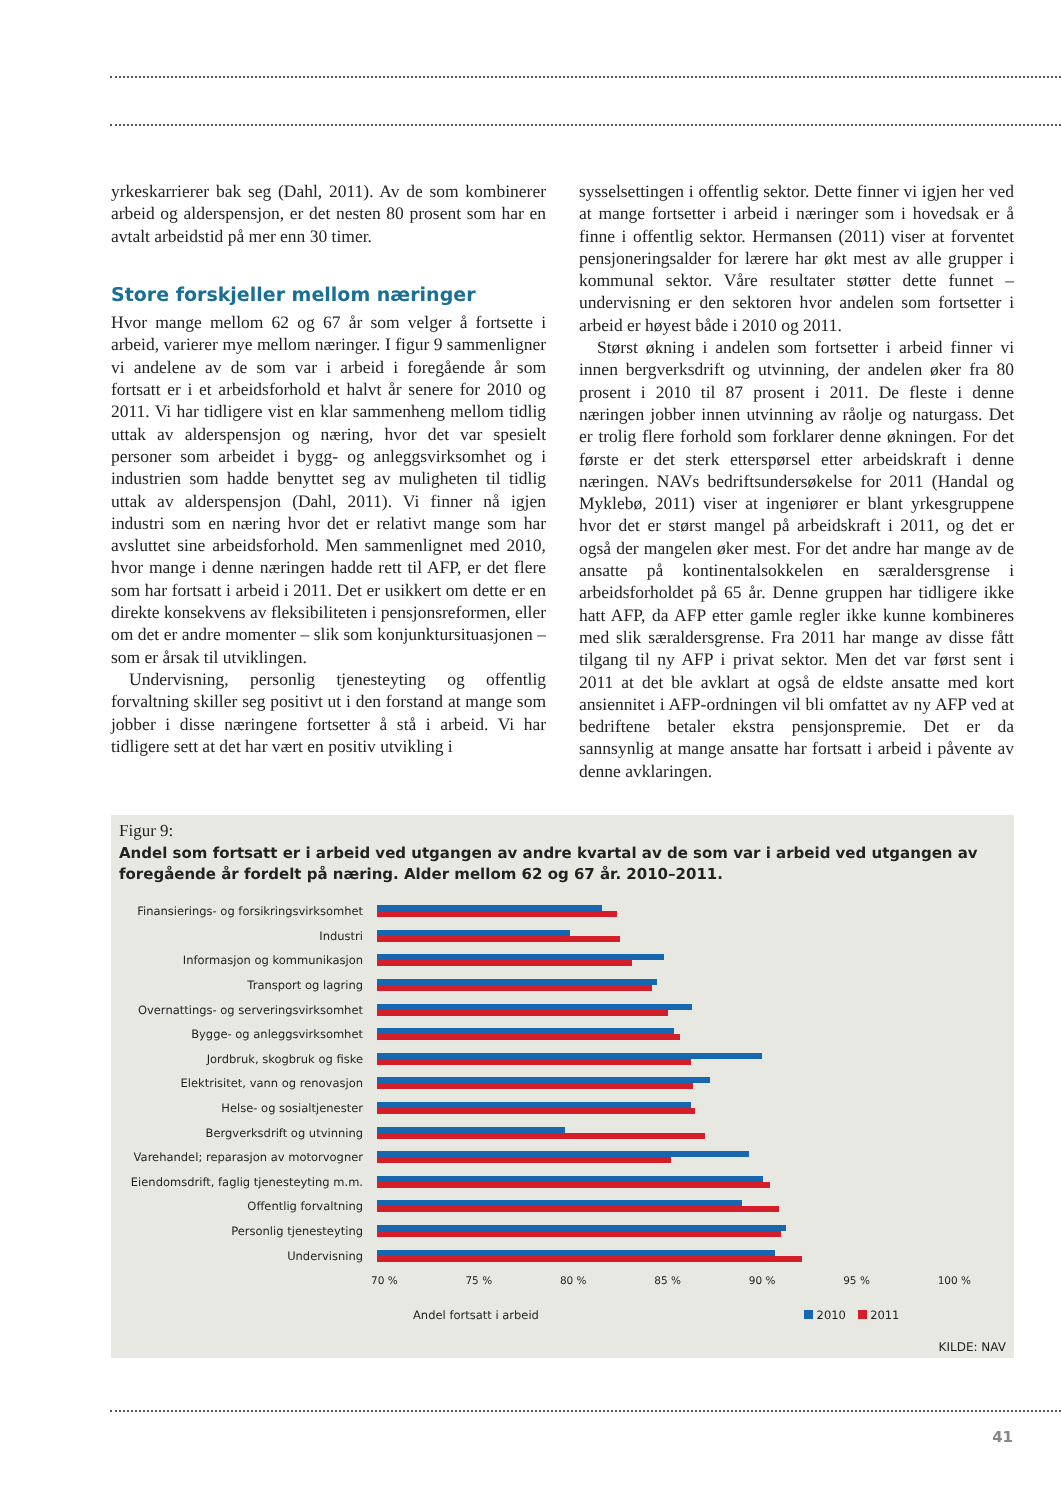yrkeskarrierer bak seg (Dahl, 2011). Av de som kombinerer arbeid og alderspensjon, er det nesten 80 prosent som har en avtalt arbeidstid på mer enn 30 timer.
Store forskjeller mellom næringer
Hvor mange mellom 62 og 67 år som velger å fortsette i arbeid, varierer mye mellom næringer. I figur 9 sammenligner vi andelene av de som var i arbeid i foregående år som fortsatt er i et arbeidsforhold et halvt år senere for 2010 og 2011. Vi har tidligere vist en klar sammenheng mellom tidlig uttak av alderspensjon og næring, hvor det var spesielt personer som arbeidet i bygg- og anleggsvirksomhet og i industrien som hadde benyttet seg av muligheten til tidlig uttak av alderspensjon (Dahl, 2011). Vi finner nå igjen industri som en næring hvor det er relativt mange som har avsluttet sine arbeidsforhold. Men sammenlignet med 2010, hvor mange i denne næringen hadde rett til AFP, er det flere som har fortsatt i arbeid i 2011. Det er usikkert om dette er en direkte konsekvens av fleksibiliteten i pensjonsreformen, eller om det er andre momenter – slik som konjunktursituasjonen – som er årsak til utviklingen.
Undervisning, personlig tjenesteyting og offentlig forvaltning skiller seg positivt ut i den forstand at mange som jobber i disse næringene fortsetter å stå i arbeid. Vi har tidligere sett at det har vært en positiv utvikling i
sysselsettingen i offentlig sektor. Dette finner vi igjen her ved at mange fortsetter i arbeid i næringer som i hovedsak er å finne i offentlig sektor. Hermansen (2011) viser at forventet pensjoneringsalder for lærere har økt mest av alle grupper i kommunal sektor. Våre resultater støtter dette funnet – undervisning er den sektoren hvor andelen som fortsetter i arbeid er høyest både i 2010 og 2011.
Størst økning i andelen som fortsetter i arbeid finner vi innen bergverksdrift og utvinning, der andelen øker fra 80 prosent i 2010 til 87 prosent i 2011. De fleste i denne næringen jobber innen utvinning av råolje og naturgass. Det er trolig flere forhold som forklarer denne økningen. For det første er det sterk etterspørsel etter arbeidskraft i denne næringen. NAVs bedriftsundersøkelse for 2011 (Handal og Myklebø, 2011) viser at ingeniører er blant yrkesgruppene hvor det er størst mangel på arbeidskraft i 2011, og det er også der mangelen øker mest. For det andre har mange av de ansatte på kontinentalsokkelen en særaldersgrense i arbeidsforholdet på 65 år. Denne gruppen har tidligere ikke hatt AFP, da AFP etter gamle regler ikke kunne kombineres med slik særaldersgrense. Fra 2011 har mange av disse fått tilgang til ny AFP i privat sektor. Men det var først sent i 2011 at det ble avklart at også de eldste ansatte med kort ansiennitet i AFP-ordningen vil bli omfattet av ny AFP ved at bedriftene betaler ekstra pensjonspremie. Det er da sannsynlig at mange ansatte har fortsatt i arbeid i påvente av denne avklaringen.
Figur 9:
Andel som fortsatt er i arbeid ved utgangen av andre kvartal av de som var i arbeid ved utgangen av foregående år fordelt på næring. Alder mellom 62 og 67 år. 2010–2011.
Finansierings- og forsikringsvirksomhet
Industri
Informasjon og kommunikasjon
Transport og lagring
Overnattings- og serveringsvirksomhet
Bygge- og anleggsvirksomhet
Jordbruk, skogbruk og fiske
Elektrisitet, vann og renovasjon
Helse- og sosialtjenester
Bergverksdrift og utvinning
Varehandel; reparasjon av motorvogner
Eiendomsdrift, faglig tjenesteyting m.m.
Offentlig forvaltning
Personlig tjenesteyting
Undervisning
70 % 75 % 80 % 85 % 90 % 95 % 100 %
Andel fortsatt i arbeid 2010 2011
KILDE: NAV
41